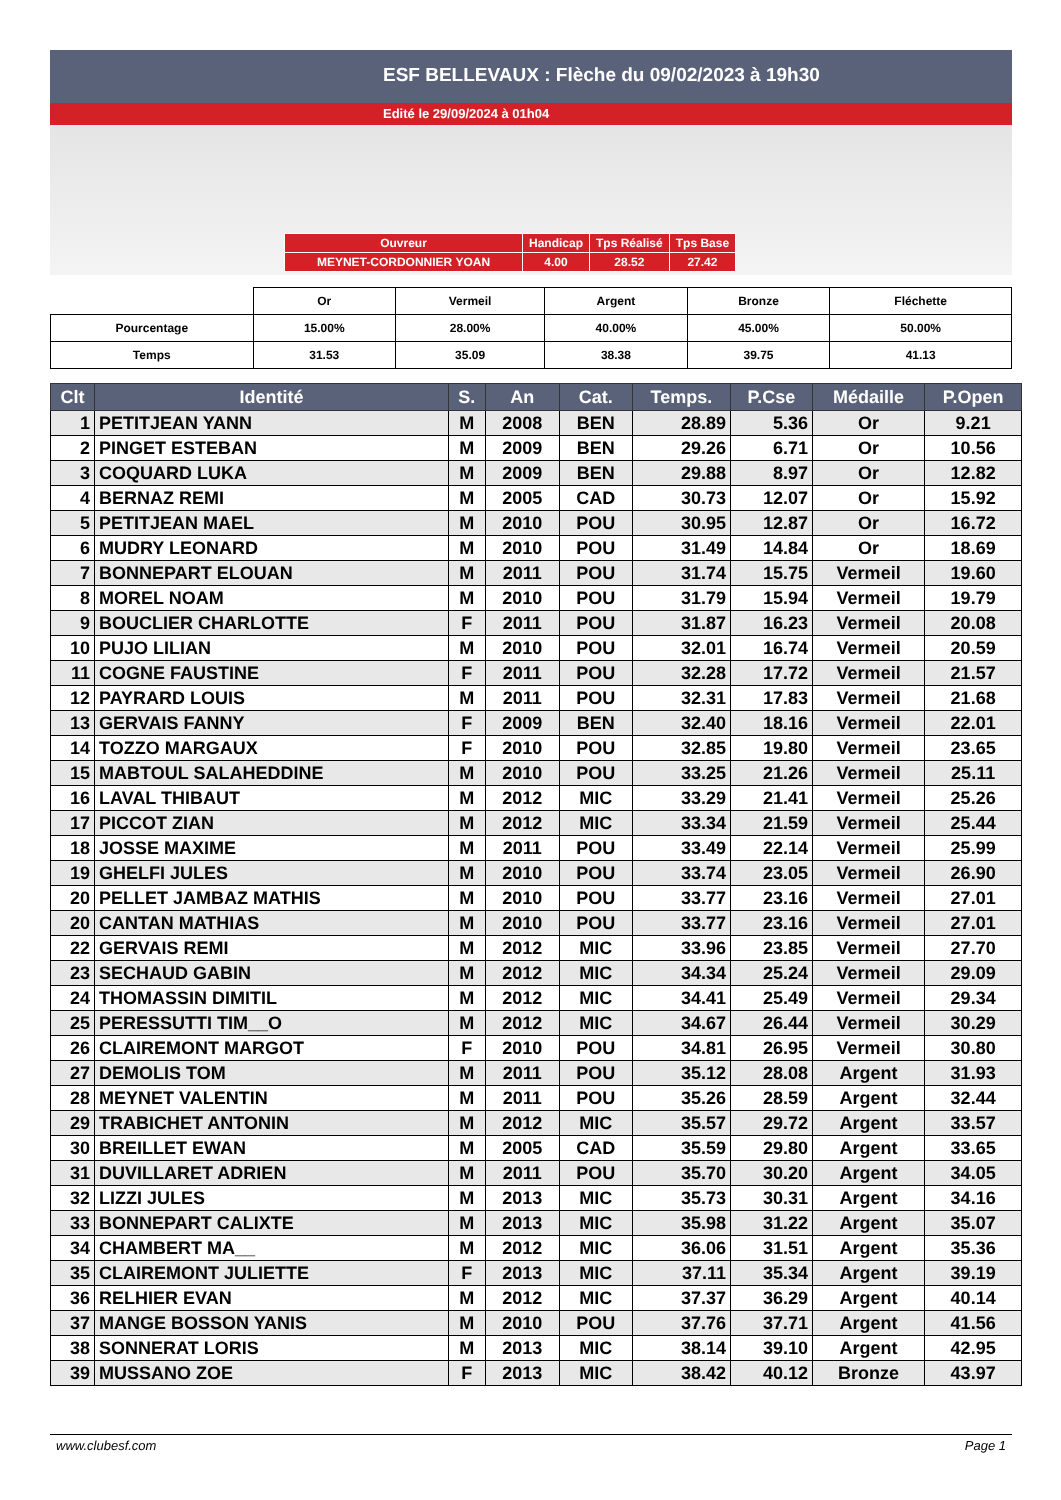ESF BELLEVAUX : Flèche du 09/02/2023 à 19h30
Edité le 29/09/2024 à 01h04
| Ouvreur | Handicap | Tps Réalisé | Tps Base |
| MEYNET-CORDONNIER YOAN | 4.00 | 28.52 | 27.42 |
| | Or | Vermeil | Argent | Bronze | Fléchette |
| Pourcentage | 15.00% | 28.00% | 40.00% | 45.00% | 50.00% |
| Temps | 31.53 | 35.09 | 38.38 | 39.75 | 41.13 |
| Clt | Identité | S. | An | Cat. | Temps. | P.Cse | Médaille | P.Open |
| --- | --- | --- | --- | --- | --- | --- | --- | --- |
| 1 | PETITJEAN YANN | M | 2008 | BEN | 28.89 | 5.36 | Or | 9.21 |
| 2 | PINGET ESTEBAN | M | 2009 | BEN | 29.26 | 6.71 | Or | 10.56 |
| 3 | COQUARD LUKA | M | 2009 | BEN | 29.88 | 8.97 | Or | 12.82 |
| 4 | BERNAZ REMI | M | 2005 | CAD | 30.73 | 12.07 | Or | 15.92 |
| 5 | PETITJEAN MAEL | M | 2010 | POU | 30.95 | 12.87 | Or | 16.72 |
| 6 | MUDRY LEONARD | M | 2010 | POU | 31.49 | 14.84 | Or | 18.69 |
| 7 | BONNEPART ELOUAN | M | 2011 | POU | 31.74 | 15.75 | Vermeil | 19.60 |
| 8 | MOREL NOAM | M | 2010 | POU | 31.79 | 15.94 | Vermeil | 19.79 |
| 9 | BOUCLIER CHARLOTTE | F | 2011 | POU | 31.87 | 16.23 | Vermeil | 20.08 |
| 10 | PUJO LILIAN | M | 2010 | POU | 32.01 | 16.74 | Vermeil | 20.59 |
| 11 | COGNE FAUSTINE | F | 2011 | POU | 32.28 | 17.72 | Vermeil | 21.57 |
| 12 | PAYRARD LOUIS | M | 2011 | POU | 32.31 | 17.83 | Vermeil | 21.68 |
| 13 | GERVAIS FANNY | F | 2009 | BEN | 32.40 | 18.16 | Vermeil | 22.01 |
| 14 | TOZZO MARGAUX | F | 2010 | POU | 32.85 | 19.80 | Vermeil | 23.65 |
| 15 | MABTOUL SALAHEDDINE | M | 2010 | POU | 33.25 | 21.26 | Vermeil | 25.11 |
| 16 | LAVAL THIBAUT | M | 2012 | MIC | 33.29 | 21.41 | Vermeil | 25.26 |
| 17 | PICCOT ZIAN | M | 2012 | MIC | 33.34 | 21.59 | Vermeil | 25.44 |
| 18 | JOSSE MAXIME | M | 2011 | POU | 33.49 | 22.14 | Vermeil | 25.99 |
| 19 | GHELFI JULES | M | 2010 | POU | 33.74 | 23.05 | Vermeil | 26.90 |
| 20 | PELLET JAMBAZ MATHIS | M | 2010 | POU | 33.77 | 23.16 | Vermeil | 27.01 |
| 20 | CANTAN MATHIAS | M | 2010 | POU | 33.77 | 23.16 | Vermeil | 27.01 |
| 22 | GERVAIS REMI | M | 2012 | MIC | 33.96 | 23.85 | Vermeil | 27.70 |
| 23 | SECHAUD GABIN | M | 2012 | MIC | 34.34 | 25.24 | Vermeil | 29.09 |
| 24 | THOMASSIN DIMITIL | M | 2012 | MIC | 34.41 | 25.49 | Vermeil | 29.34 |
| 25 | PERESSUTTI TIM__O | M | 2012 | MIC | 34.67 | 26.44 | Vermeil | 30.29 |
| 26 | CLAIREMONT MARGOT | F | 2010 | POU | 34.81 | 26.95 | Vermeil | 30.80 |
| 27 | DEMOLIS TOM | M | 2011 | POU | 35.12 | 28.08 | Argent | 31.93 |
| 28 | MEYNET VALENTIN | M | 2011 | POU | 35.26 | 28.59 | Argent | 32.44 |
| 29 | TRABICHET ANTONIN | M | 2012 | MIC | 35.57 | 29.72 | Argent | 33.57 |
| 30 | BREILLET EWAN | M | 2005 | CAD | 35.59 | 29.80 | Argent | 33.65 |
| 31 | DUVILLARET ADRIEN | M | 2011 | POU | 35.70 | 30.20 | Argent | 34.05 |
| 32 | LIZZI JULES | M | 2013 | MIC | 35.73 | 30.31 | Argent | 34.16 |
| 33 | BONNEPART CALIXTE | M | 2013 | MIC | 35.98 | 31.22 | Argent | 35.07 |
| 34 | CHAMBERT MA__ | M | 2012 | MIC | 36.06 | 31.51 | Argent | 35.36 |
| 35 | CLAIREMONT JULIETTE | F | 2013 | MIC | 37.11 | 35.34 | Argent | 39.19 |
| 36 | RELHIER EVAN | M | 2012 | MIC | 37.37 | 36.29 | Argent | 40.14 |
| 37 | MANGE BOSSON YANIS | M | 2010 | POU | 37.76 | 37.71 | Argent | 41.56 |
| 38 | SONNERAT LORIS | M | 2013 | MIC | 38.14 | 39.10 | Argent | 42.95 |
| 39 | MUSSANO ZOE | F | 2013 | MIC | 38.42 | 40.12 | Bronze | 43.97 |
www.clubesf.com Page 1